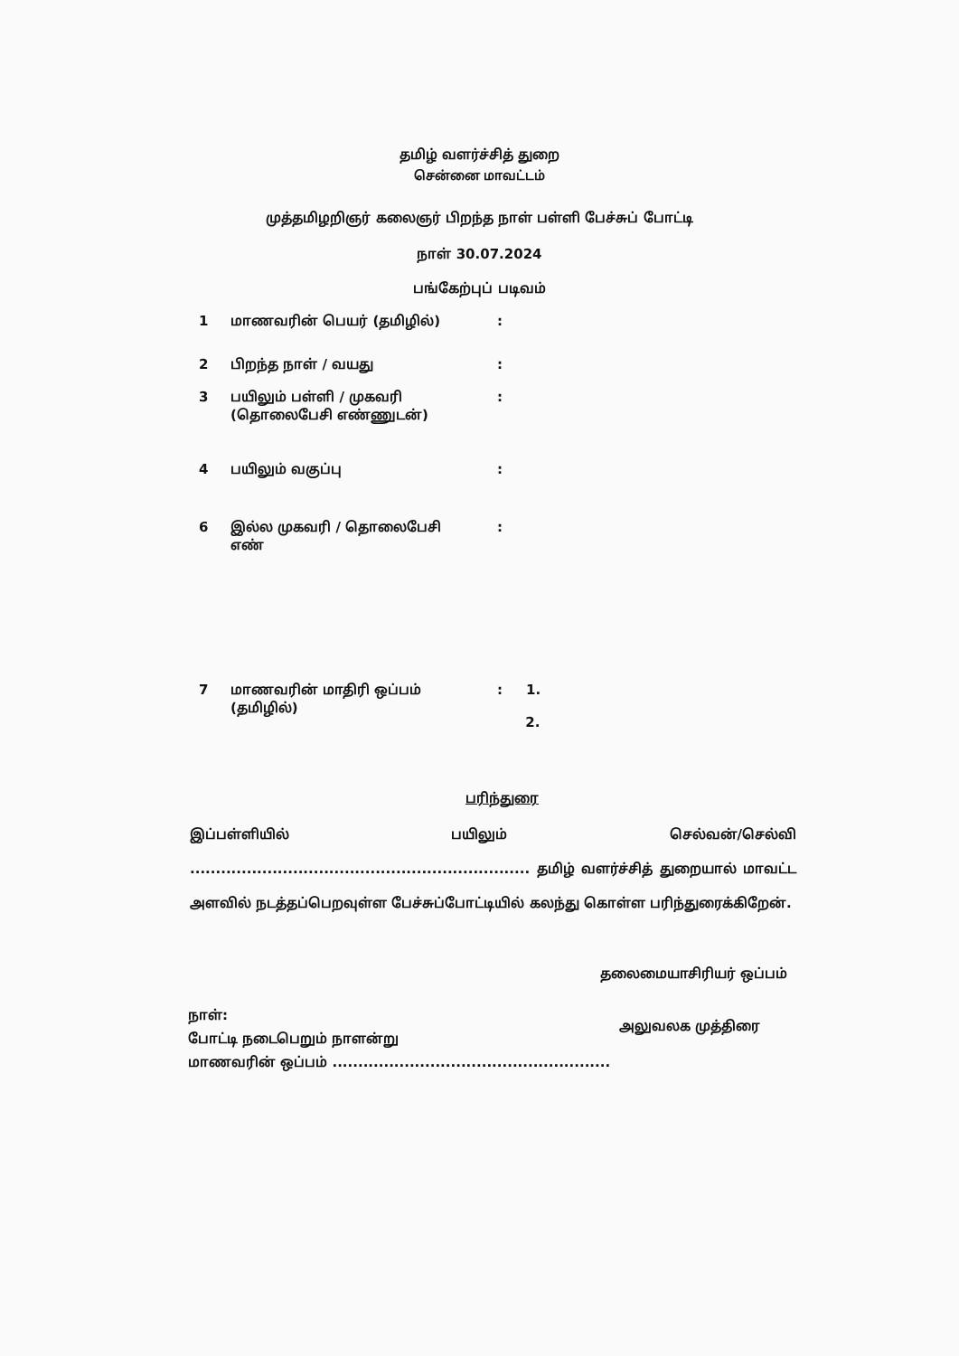தமிழ் வளர்ச்சித் துறை
சென்னை மாவட்டம்
முத்தமிழறிஞர் கலைஞர் பிறந்த நாள் பள்ளி பேச்சுப் போட்டி
நாள் 30.07.2024
பங்கேற்புப் படிவம்
| 1 | மாணவரின் பெயர் (தமிழில்) | : |
| 2 | பிறந்த நாள் / வயது | : |
| 3 | பயிலும் பள்ளி / முகவரி (தொலைபேசி எண்ணுடன்) | : |
| 4 | பயிலும் வகுப்பு | : |
| 6 | இல்ல முகவரி / தொலைபேசி எண் | : |
| 7 | மாணவரின் மாதிரி ஒப்பம் (தமிழில்) | : 1. 2. |
பரிந்துரை
இப்பள்ளியில் பயிலும் செல்வன்/செல்வி .................................................................. தமிழ் வளர்ச்சித் துறையால் மாவட்ட அளவில் நடத்தப்பெறவுள்ள பேச்சுப்போட்டியில் கலந்து கொள்ள பரிந்துரைக்கிறேன்.
தலைமையாசிரியர் ஒப்பம்
நாள்:
போட்டி நடைபெறும் நாளன்று
மாணவரின் ஒப்பம் ......................................................
அலுவலக முத்திரை